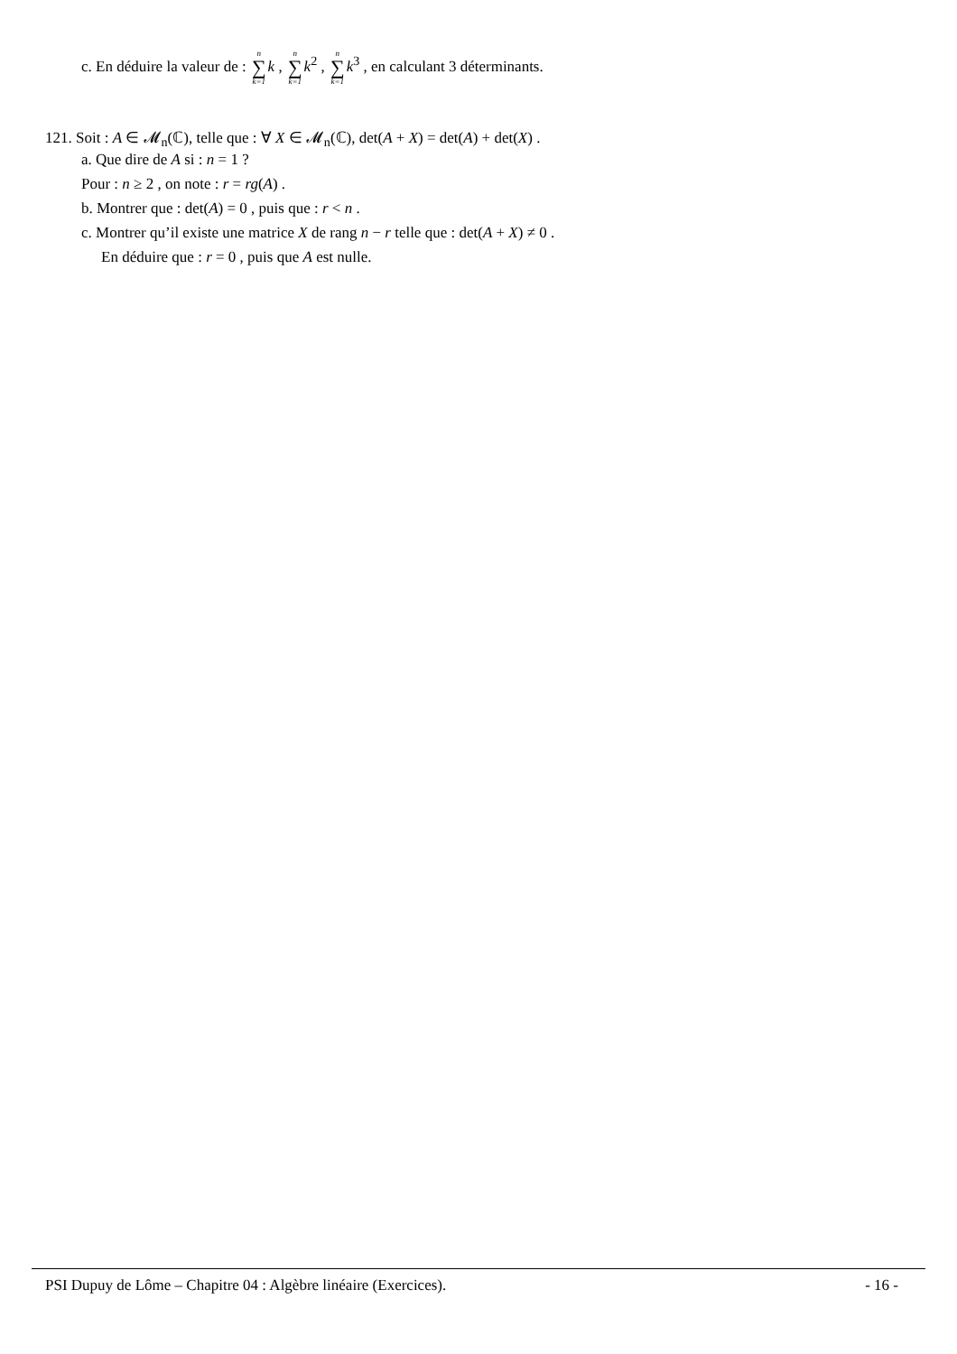c. En déduire la valeur de : n ∑ k=1 k , n ∑ k=1 k<sup>2</sup> , n ∑ k=1 k<sup>3</sup> , en calculant 3 déterminants.
121. Soit : A ∈ 𝓜<sub>n</sub>(ℂ), telle que : ∀ X ∈ 𝓜<sub>n</sub>(ℂ), det(A + X) = det(A) + det(X) .
a. Que dire de A si : n = 1 ?
Pour : n ≥ 2 , on note : r = rg(A) .
b. Montrer que : det(A) = 0 , puis que : r < n .
c. Montrer qu’il existe une matrice X de rang n − r telle que : det(A + X) ≠ 0 .
En déduire que : r = 0 , puis que A est nulle.
PSI Dupuy de Lôme – Chapitre 04 : Algèbre linéaire (Exercices). - 16 -